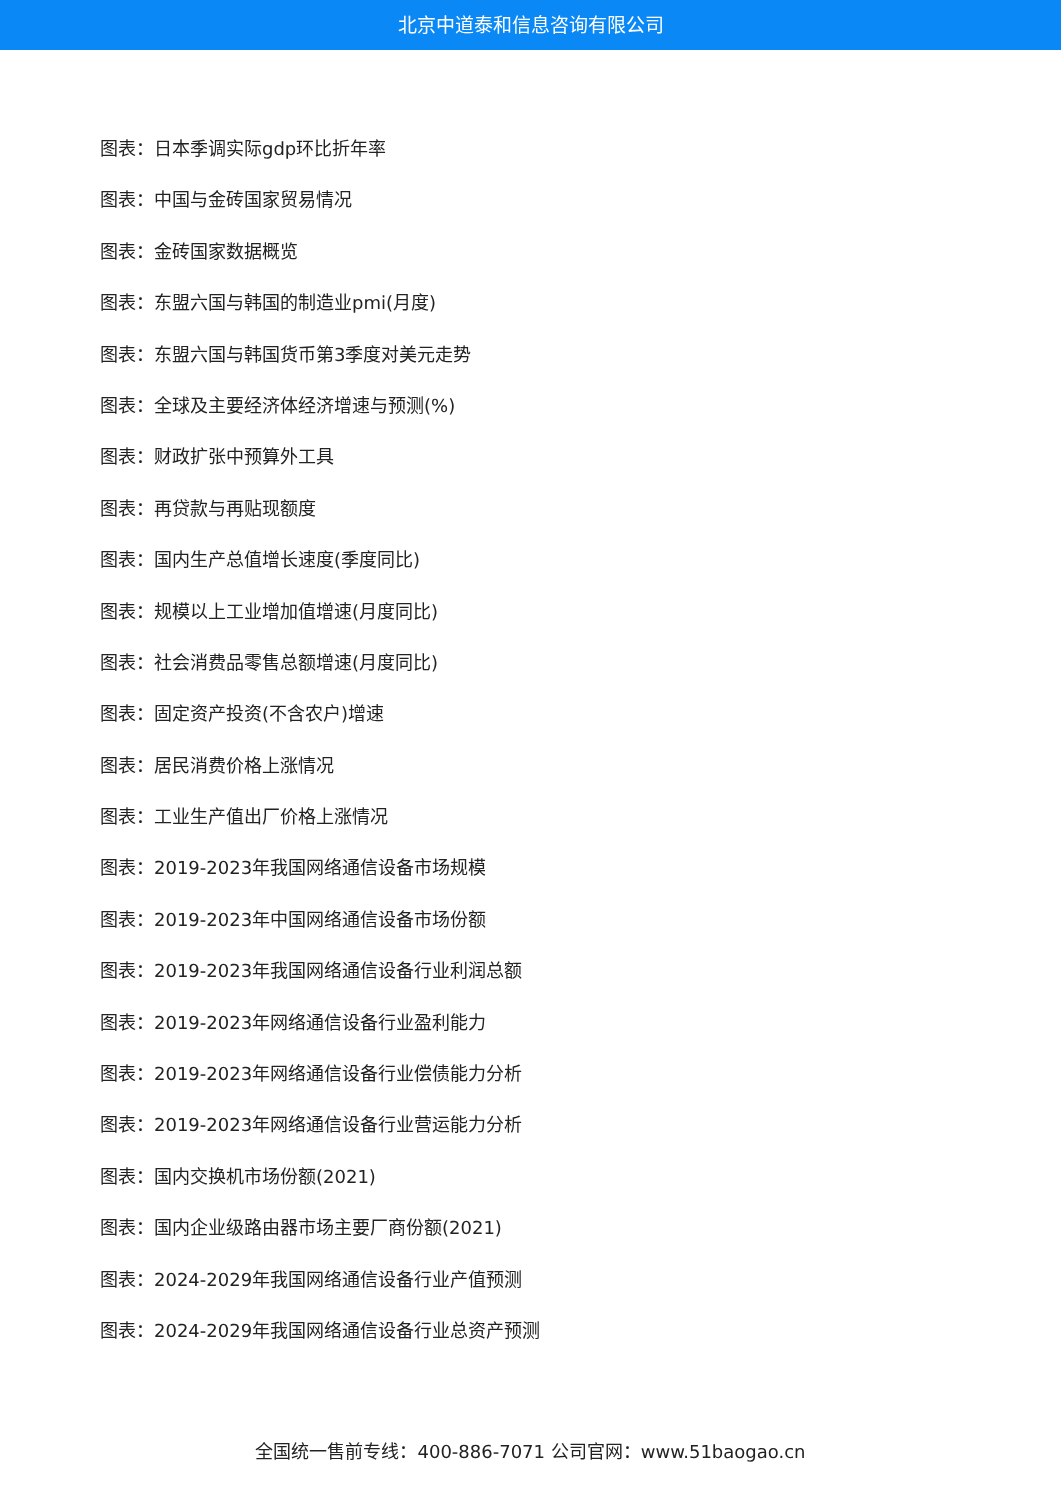北京中道泰和信息咨询有限公司
图表：日本季调实际gdp环比折年率
图表：中国与金砖国家贸易情况
图表：金砖国家数据概览
图表：东盟六国与韩国的制造业pmi(月度)
图表：东盟六国与韩国货币第3季度对美元走势
图表：全球及主要经济体经济增速与预测(%)
图表：财政扩张中预算外工具
图表：再贷款与再贴现额度
图表：国内生产总值增长速度(季度同比)
图表：规模以上工业增加值增速(月度同比)
图表：社会消费品零售总额增速(月度同比)
图表：固定资产投资(不含农户)增速
图表：居民消费价格上涨情况
图表：工业生产值出厂价格上涨情况
图表：2019-2023年我国网络通信设备市场规模
图表：2019-2023年中国网络通信设备市场份额
图表：2019-2023年我国网络通信设备行业利润总额
图表：2019-2023年网络通信设备行业盈利能力
图表：2019-2023年网络通信设备行业偿债能力分析
图表：2019-2023年网络通信设备行业营运能力分析
图表：国内交换机市场份额(2021)
图表：国内企业级路由器市场主要厂商份额(2021)
图表：2024-2029年我国网络通信设备行业产值预测
图表：2024-2029年我国网络通信设备行业总资产预测
全国统一售前专线：400-886-7071 公司官网：www.51baogao.cn